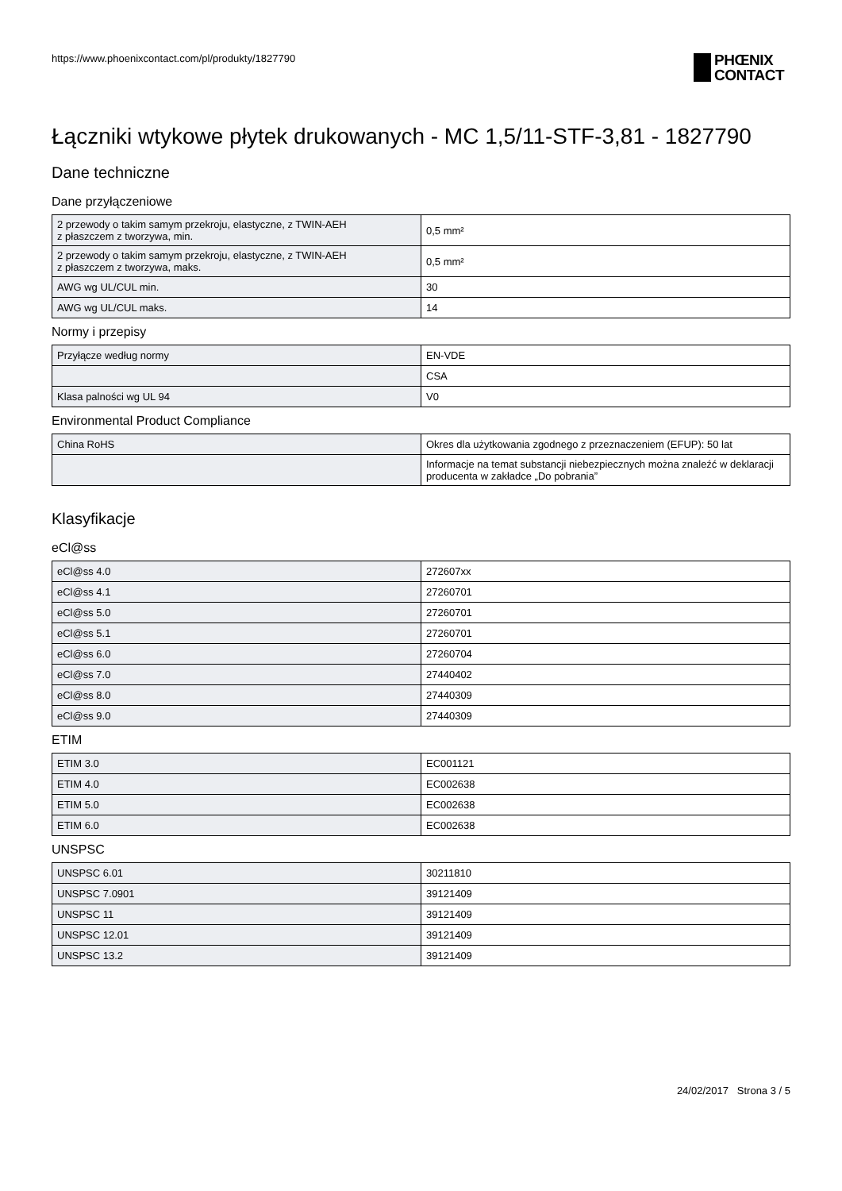https://www.phoenixcontact.com/pl/produkty/1827790
PHŒNIX
CONTACT
Łączniki wtykowe płytek drukowanych - MC 1,5/11-STF-3,81 - 1827790
Dane techniczne
Dane przyłączeniowe
| 2 przewody o takim samym przekroju, elastyczne, z TWIN-AEH z płaszczem z tworzywa, min. | 0,5 mm² |
| 2 przewody o takim samym przekroju, elastyczne, z TWIN-AEH z płaszczem z tworzywa, maks. | 0,5 mm² |
| AWG wg UL/CUL min. | 30 |
| AWG wg UL/CUL maks. | 14 |
Normy i przepisy
| Przyłącze według normy | EN-VDE |
| | CSA |
| Klasa palności wg UL 94 | V0 |
Environmental Product Compliance
| China RoHS | Okres dla użytkowania zgodnego z przeznaczeniem (EFUP): 50 lat |
| | Informacje na temat substancji niebezpiecznych można znaleźć w deklaracji producenta w zakładce „Do pobrania” |
Klasyfikacje
eCl@ss
| eCl@ss 4.0 | 272607xx |
| eCl@ss 4.1 | 27260701 |
| eCl@ss 5.0 | 27260701 |
| eCl@ss 5.1 | 27260701 |
| eCl@ss 6.0 | 27260704 |
| eCl@ss 7.0 | 27440402 |
| eCl@ss 8.0 | 27440309 |
| eCl@ss 9.0 | 27440309 |
ETIM
| ETIM 3.0 | EC001121 |
| ETIM 4.0 | EC002638 |
| ETIM 5.0 | EC002638 |
| ETIM 6.0 | EC002638 |
UNSPSC
| UNSPSC 6.01 | 30211810 |
| UNSPSC 7.0901 | 39121409 |
| UNSPSC 11 | 39121409 |
| UNSPSC 12.01 | 39121409 |
| UNSPSC 13.2 | 39121409 |
24/02/2017 Strona 3 / 5